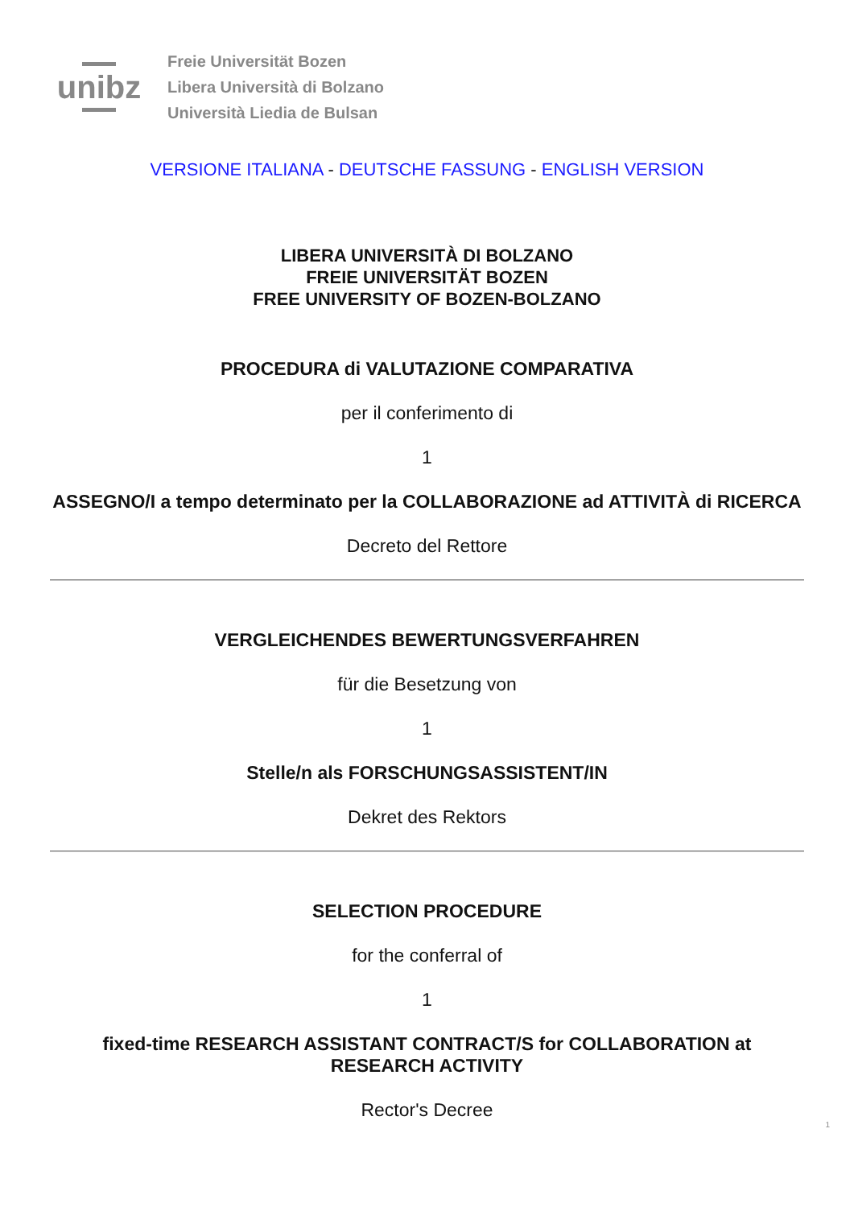unibz
Freie Universität Bozen
Libera Università di Bolzano
Università Liedia de Bulsan
VERSIONE ITALIANA - DEUTSCHE FASSUNG - ENGLISH VERSION
LIBERA UNIVERSITÀ DI BOLZANO
FREIE UNIVERSITÄT BOZEN
FREE UNIVERSITY OF BOZEN-BOLZANO
PROCEDURA di VALUTAZIONE COMPARATIVA
per il conferimento di
1
ASSEGNO/I a tempo determinato per la COLLABORAZIONE ad ATTIVITÀ di RICERCA
Decreto del Rettore
VERGLEICHENDES BEWERTUNGSVERFAHREN
für die Besetzung von
1
Stelle/n als FORSCHUNGSASSISTENT/IN
Dekret des Rektors
SELECTION PROCEDURE
for the conferral of
1
fixed-time RESEARCH ASSISTANT CONTRACT/S for COLLABORATION at RESEARCH ACTIVITY
Rector's Decree
1